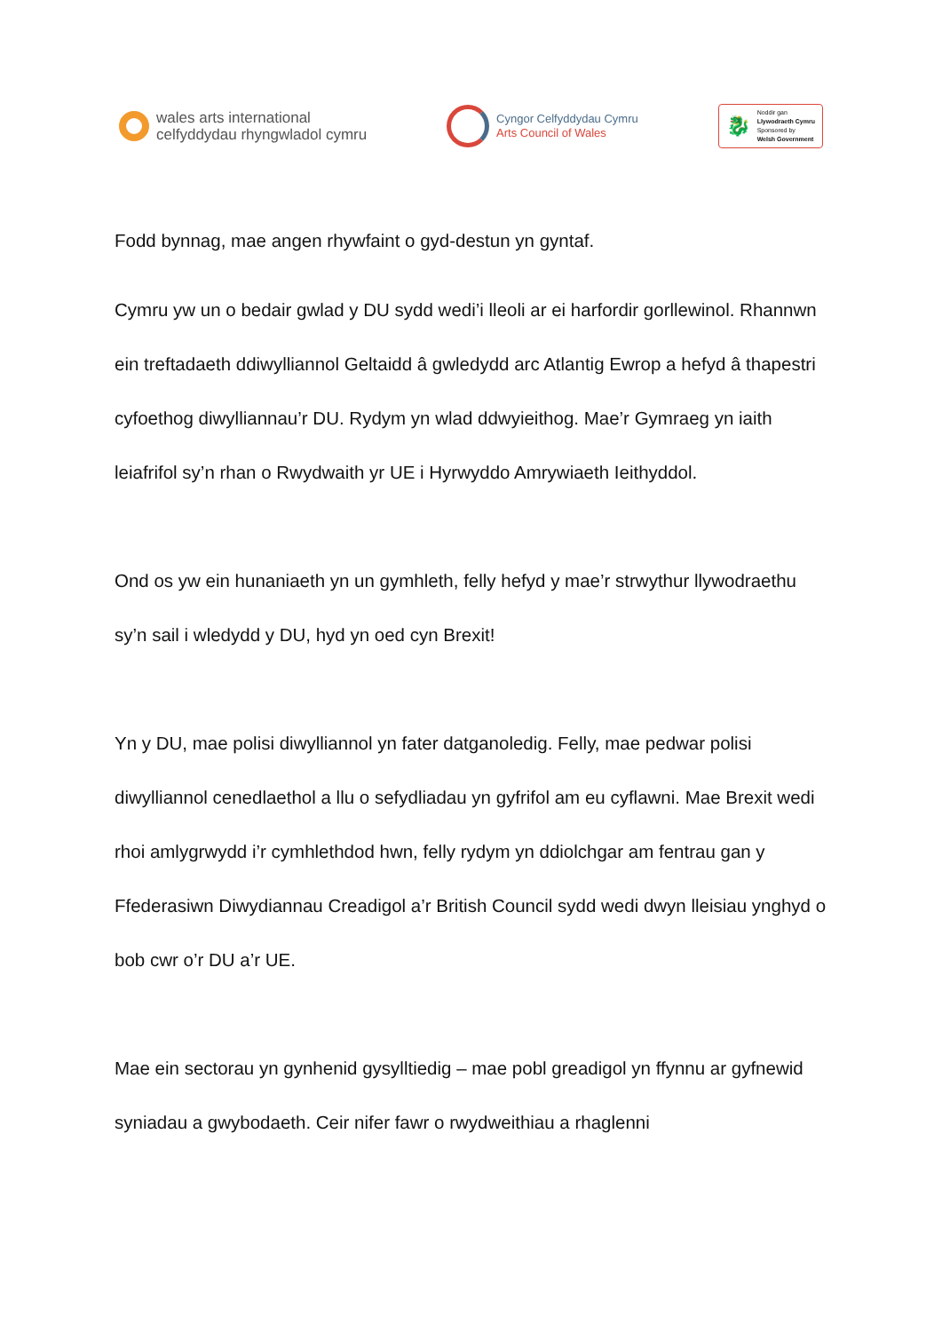wales arts international
celfyddydau rhyngwladol cymru
Cyngor Celfyddydau Cymru
Arts Council of Wales
🐉
Noddir gan
Llywodraeth Cymru
Sponsored by
Welsh Government
Fodd bynnag, mae angen rhywfaint o gyd-destun yn gyntaf.
Cymru yw un o bedair gwlad y DU sydd wedi’i lleoli ar ei harfordir gorllewinol. Rhannwn ein treftadaeth ddiwylliannol Geltaidd â gwledydd arc Atlantig Ewrop a hefyd â thapestri cyfoethog diwylliannau’r DU. Rydym yn wlad ddwyieithog. Mae’r Gymraeg yn iaith leiafrifol sy’n rhan o Rwydwaith yr UE i Hyrwyddo Amrywiaeth Ieithyddol.
Ond os yw ein hunaniaeth yn un gymhleth, felly hefyd y mae’r strwythur llywodraethu sy’n sail i wledydd y DU, hyd yn oed cyn Brexit!
Yn y DU, mae polisi diwylliannol yn fater datganoledig. Felly, mae pedwar polisi diwylliannol cenedlaethol a llu o sefydliadau yn gyfrifol am eu cyflawni. Mae Brexit wedi rhoi amlygrwydd i’r cymhlethdod hwn, felly rydym yn ddiolchgar am fentrau gan y Ffederasiwn Diwydiannau Creadigol a’r British Council sydd wedi dwyn lleisiau ynghyd o bob cwr o’r DU a’r UE.
Mae ein sectorau yn gynhenid gysylltiedig – mae pobl greadigol yn ffynnu ar gyfnewid syniadau a gwybodaeth. Ceir nifer fawr o rwydweithiau a rhaglenni